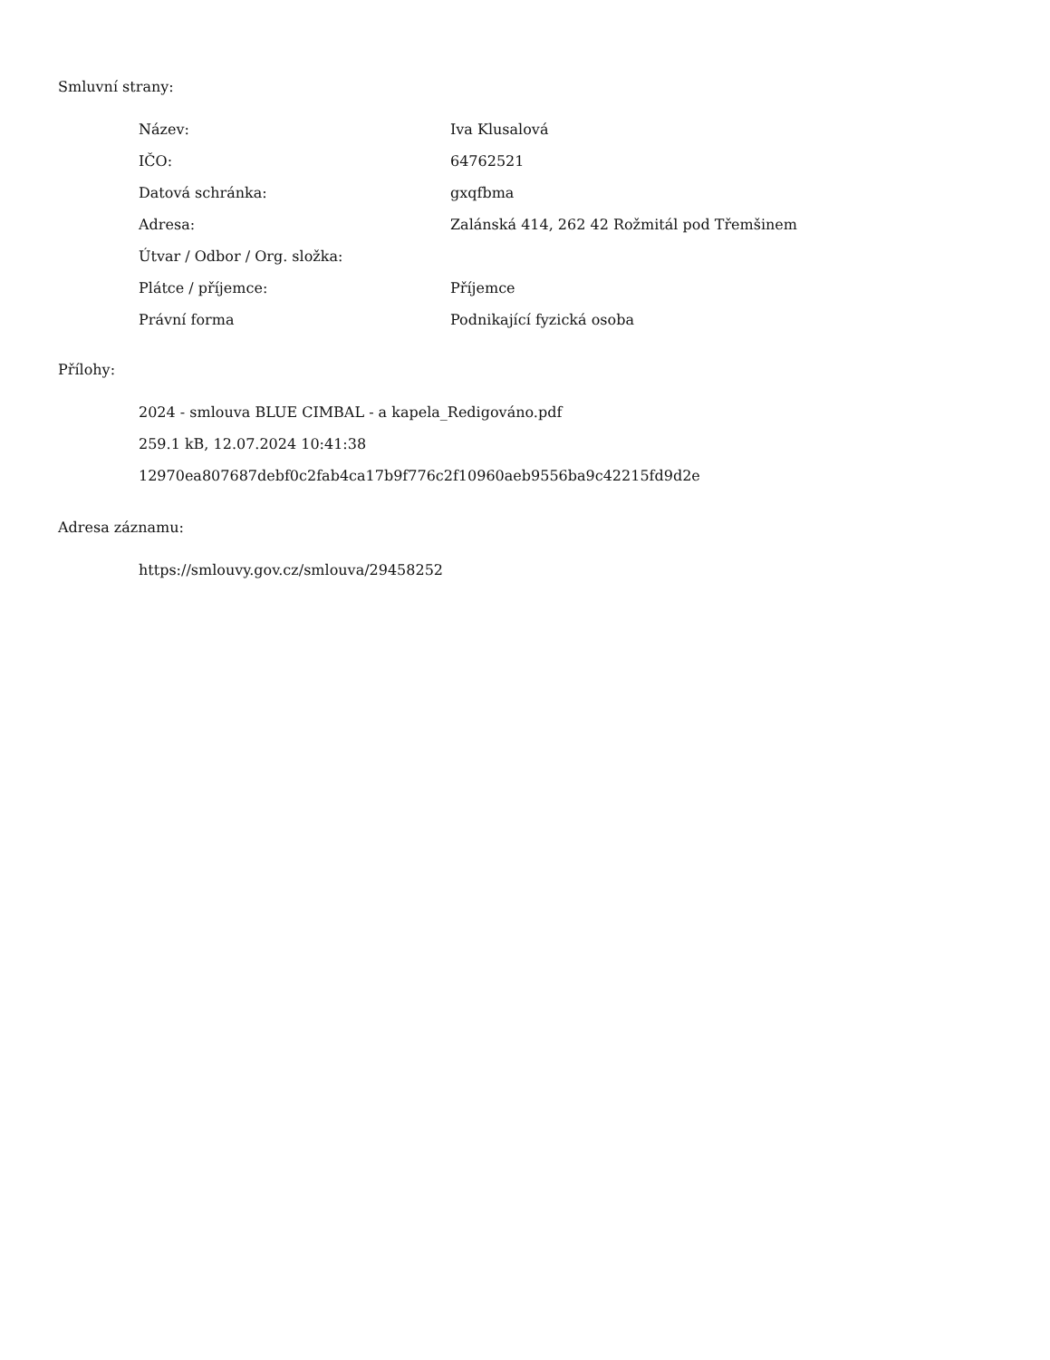Smluvní strany:
| Název: | Iva Klusalová |
| IČO: | 64762521 |
| Datová schránka: | gxqfbma |
| Adresa: | Zalánská 414, 262 42 Rožmitál pod Třemšinem |
| Útvar / Odbor / Org. složka: | |
| Plátce / příjemce: | Příjemce |
| Právní forma | Podnikající fyzická osoba |
Přílohy:
2024 - smlouva BLUE CIMBAL - a kapela_Redigováno.pdf
259.1 kB, 12.07.2024 10:41:38
12970ea807687debf0c2fab4ca17b9f776c2f10960aeb9556ba9c42215fd9d2e
Adresa záznamu:
https://smlouvy.gov.cz/smlouva/29458252